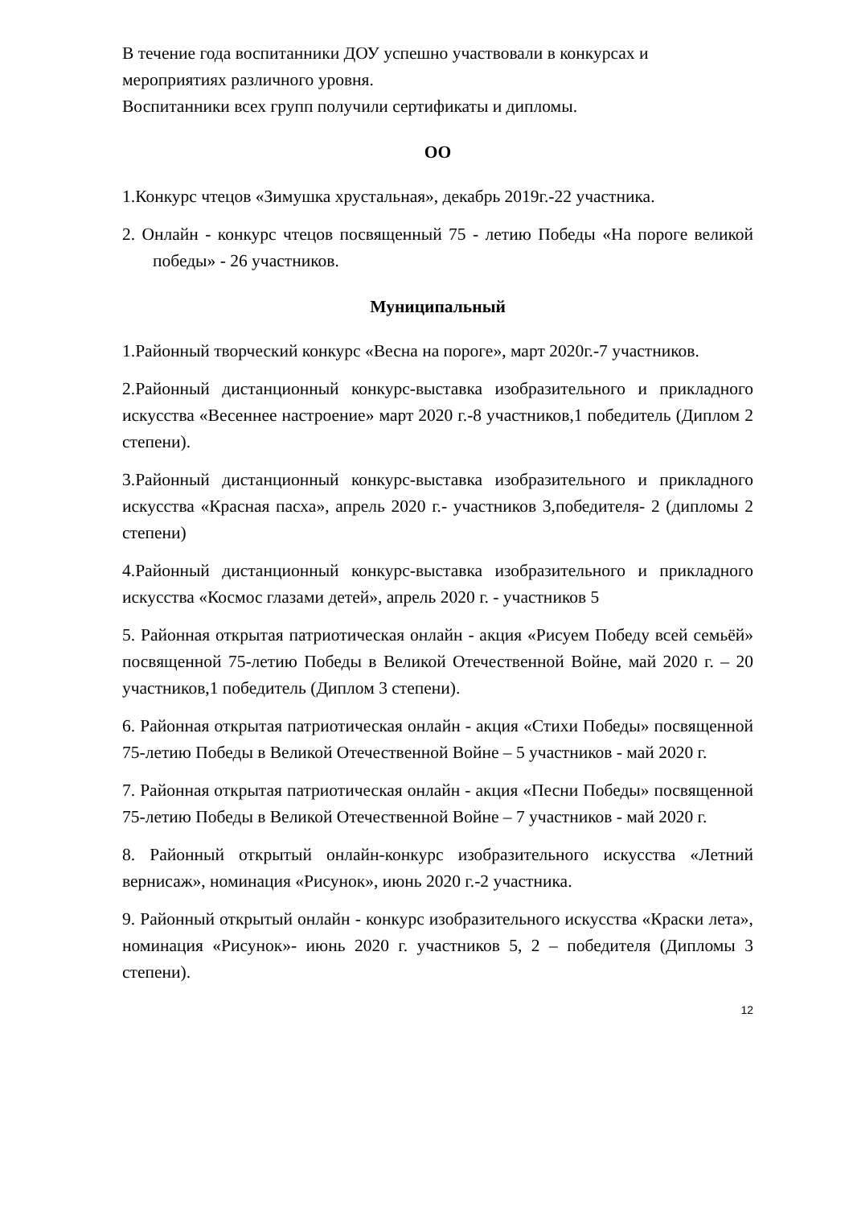В течение года воспитанники ДОУ успешно участвовали в конкурсах и мероприятиях различного уровня.
Воспитанники всех групп получили сертификаты и дипломы.
ОО
1.Конкурс чтецов «Зимушка хрустальная», декабрь 2019г.-22 участника.
2. Онлайн - конкурс чтецов посвященный 75 - летию Победы «На пороге великой победы» - 26 участников.
Муниципальный
1.Районный творческий конкурс «Весна на пороге», март 2020г.-7 участников.
2.Районный дистанционный конкурс-выставка изобразительного и прикладного искусства «Весеннее настроение» март 2020 г.-8 участников,1 победитель (Диплом 2 степени).
3.Районный дистанционный конкурс-выставка изобразительного и прикладного искусства «Красная пасха», апрель 2020 г.- участников 3,победителя- 2 (дипломы 2 степени)
4.Районный дистанционный конкурс-выставка изобразительного и прикладного искусства «Космос глазами детей», апрель 2020 г. - участников 5
5. Районная открытая патриотическая онлайн - акция «Рисуем Победу всей семьёй» посвященной 75-летию Победы в Великой Отечественной Войне, май 2020 г. – 20 участников,1 победитель (Диплом 3 степени).
6. Районная открытая патриотическая онлайн - акция «Стихи Победы» посвященной 75-летию Победы в Великой Отечественной Войне – 5 участников - май 2020 г.
7. Районная открытая патриотическая онлайн - акция «Песни Победы» посвященной 75-летию Победы в Великой Отечественной Войне – 7 участников - май 2020 г.
8. Районный открытый онлайн-конкурс изобразительного искусства «Летний вернисаж», номинация «Рисунок», июнь 2020 г.-2 участника.
9. Районный открытый онлайн - конкурс изобразительного искусства «Краски лета», номинация «Рисунок»- июнь 2020 г. участников 5, 2 – победителя (Дипломы 3 степени).
12